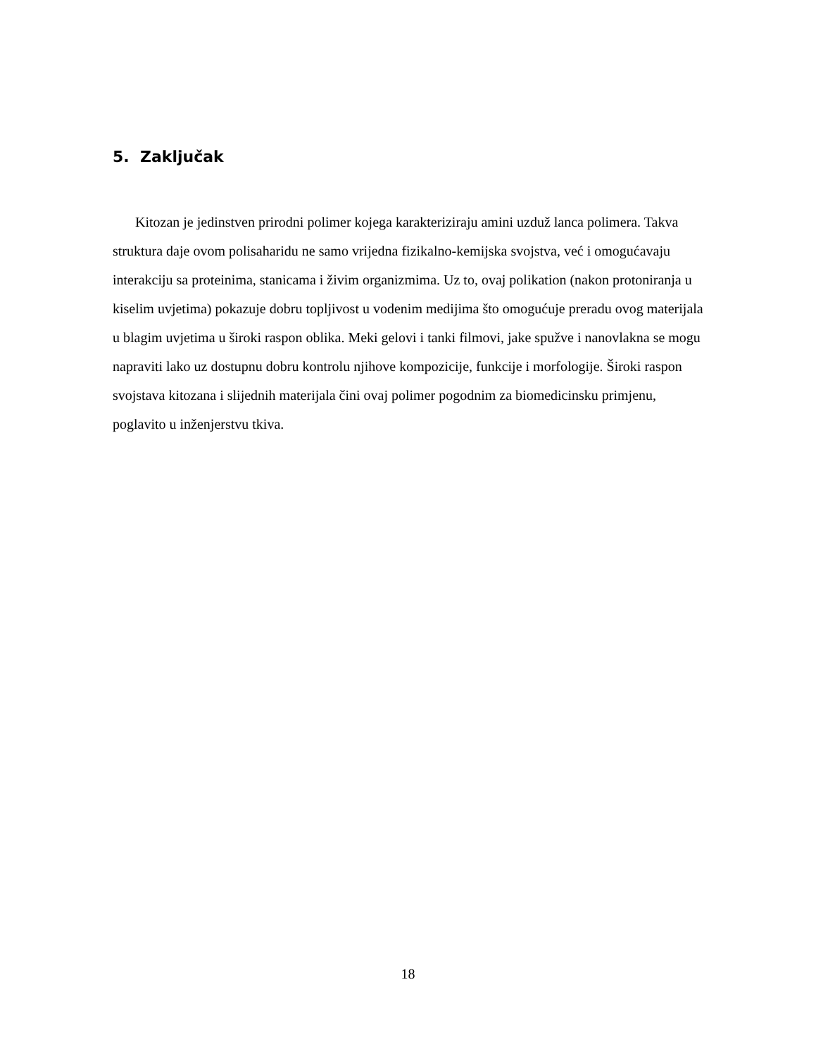5. Zaključak
Kitozan je jedinstven prirodni polimer kojega karakteriziraju amini uzduž lanca polimera. Takva struktura daje ovom polisaharidu ne samo vrijedna fizikalno-kemijska svojstva, već i omogućavaju interakciju sa proteinima, stanicama i živim organizmima. Uz to, ovaj polikation (nakon protoniranja u kiselim uvjetima) pokazuje dobru topljivost u vodenim medijima što omogućuje preradu ovog materijala u blagim uvjetima u široki raspon oblika. Meki gelovi i tanki filmovi, jake spužve i nanovlakna se mogu napraviti lako uz dostupnu dobru kontrolu njihove kompozicije, funkcije i morfologije. Široki raspon svojstava kitozana i slijednih materijala čini ovaj polimer pogodnim za biomedicinsku primjenu, poglavito u inženjerstvu tkiva.
18